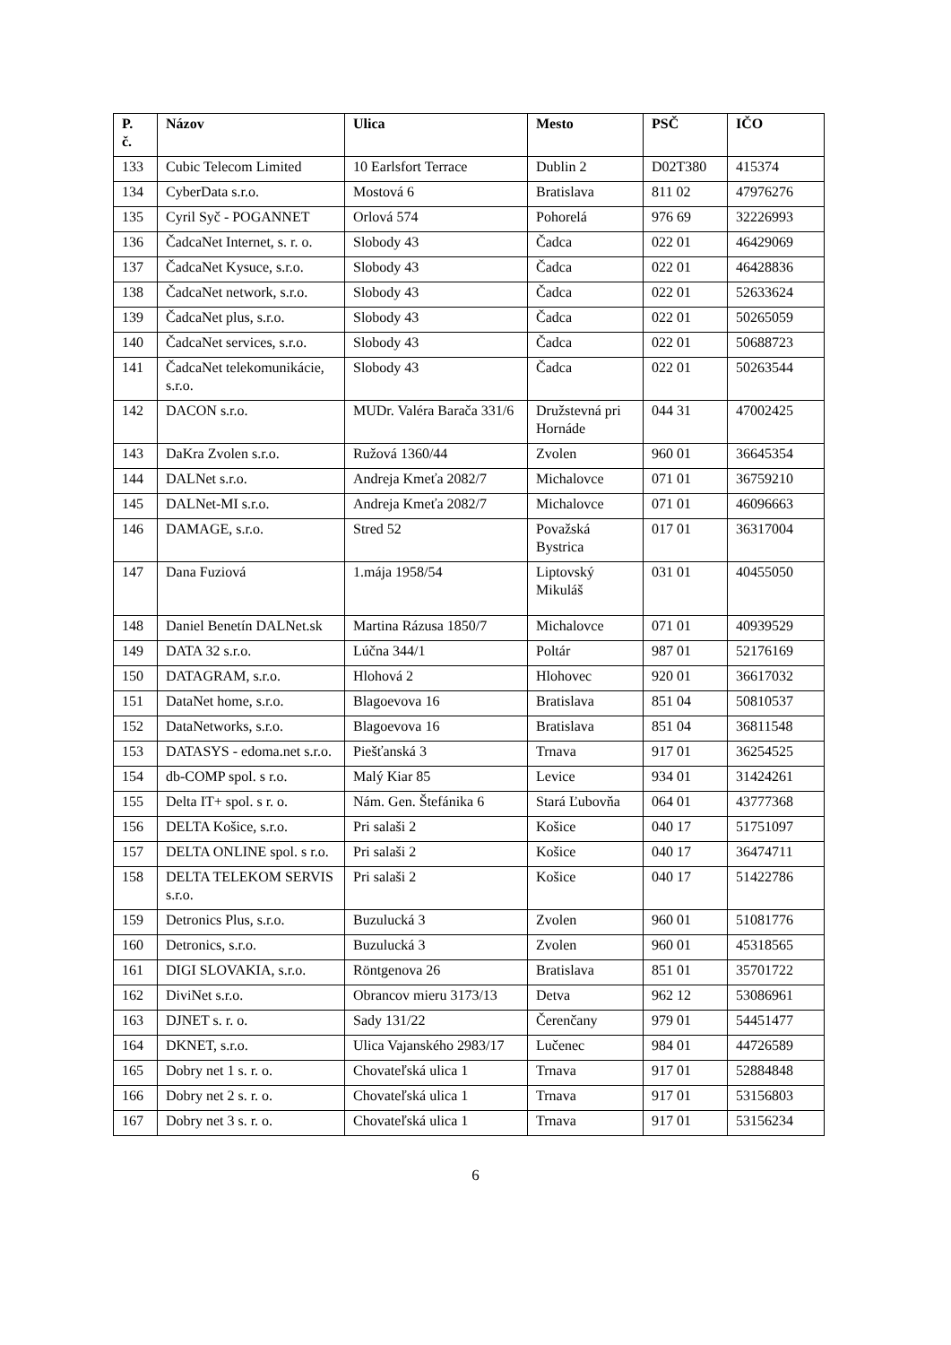| P. č. | Názov | Ulica | Mesto | PSČ | IČO |
| --- | --- | --- | --- | --- | --- |
| 133 | Cubic Telecom Limited | 10 Earlsfort Terrace | Dublin 2 | D02T380 | 415374 |
| 134 | CyberData s.r.o. | Mostová 6 | Bratislava | 811 02 | 47976276 |
| 135 | Cyril Syč - POGANNET | Orlová 574 | Pohorelá | 976 69 | 32226993 |
| 136 | ČadcaNet Internet, s. r. o. | Slobody 43 | Čadca | 022 01 | 46429069 |
| 137 | ČadcaNet Kysuce, s.r.o. | Slobody 43 | Čadca | 022 01 | 46428836 |
| 138 | ČadcaNet network, s.r.o. | Slobody 43 | Čadca | 022 01 | 52633624 |
| 139 | ČadcaNet plus, s.r.o. | Slobody 43 | Čadca | 022 01 | 50265059 |
| 140 | ČadcaNet services, s.r.o. | Slobody 43 | Čadca | 022 01 | 50688723 |
| 141 | ČadcaNet telekomunikácie, s.r.o. | Slobody 43 | Čadca | 022 01 | 50263544 |
| 142 | DACON s.r.o. | MUDr. Valéra Barača 331/6 | Družstevná pri Hornáde | 044 31 | 47002425 |
| 143 | DaKra Zvolen s.r.o. | Ružová 1360/44 | Zvolen | 960 01 | 36645354 |
| 144 | DALNet s.r.o. | Andreja Kmeťa 2082/7 | Michalovce | 071 01 | 36759210 |
| 145 | DALNet-MI s.r.o. | Andreja Kmeťa 2082/7 | Michalovce | 071 01 | 46096663 |
| 146 | DAMAGE, s.r.o. | Stred 52 | Považská Bystrica | 017 01 | 36317004 |
| 147 | Dana Fuziová | 1.mája 1958/54 | Liptovský Mikuláš | 031 01 | 40455050 |
| 148 | Daniel Benetín DALNet.sk | Martina Rázusa 1850/7 | Michalovce | 071 01 | 40939529 |
| 149 | DATA 32 s.r.o. | Lúčna 344/1 | Poltár | 987 01 | 52176169 |
| 150 | DATAGRAM, s.r.o. | Hlohová 2 | Hlohovec | 920 01 | 36617032 |
| 151 | DataNet home, s.r.o. | Blagoevova 16 | Bratislava | 851 04 | 50810537 |
| 152 | DataNetworks, s.r.o. | Blagoevova 16 | Bratislava | 851 04 | 36811548 |
| 153 | DATASYS - edoma.net s.r.o. | Piešťanská 3 | Trnava | 917 01 | 36254525 |
| 154 | db-COMP spol. s r.o. | Malý Kiar 85 | Levice | 934 01 | 31424261 |
| 155 | Delta IT+ spol. s r. o. | Nám. Gen. Štefánika 6 | Stará Ľubovňa | 064 01 | 43777368 |
| 156 | DELTA Košice, s.r.o. | Pri salaši 2 | Košice | 040 17 | 51751097 |
| 157 | DELTA ONLINE spol. s r.o. | Pri salaši 2 | Košice | 040 17 | 36474711 |
| 158 | DELTA TELEKOM SERVIS s.r.o. | Pri salaši 2 | Košice | 040 17 | 51422786 |
| 159 | Detronics Plus, s.r.o. | Buzulucká 3 | Zvolen | 960 01 | 51081776 |
| 160 | Detronics, s.r.o. | Buzulucká 3 | Zvolen | 960 01 | 45318565 |
| 161 | DIGI SLOVAKIA, s.r.o. | Röntgenova 26 | Bratislava | 851 01 | 35701722 |
| 162 | DiviNet s.r.o. | Obrancov mieru 3173/13 | Detva | 962 12 | 53086961 |
| 163 | DJNET s. r. o. | Sady 131/22 | Čerenčany | 979 01 | 54451477 |
| 164 | DKNET, s.r.o. | Ulica Vajanského 2983/17 | Lučenec | 984 01 | 44726589 |
| 165 | Dobry net 1 s. r. o. | Chovateľská ulica 1 | Trnava | 917 01 | 52884848 |
| 166 | Dobry net 2 s. r. o. | Chovateľská ulica 1 | Trnava | 917 01 | 53156803 |
| 167 | Dobry net 3 s. r. o. | Chovateľská ulica 1 | Trnava | 917 01 | 53156234 |
6